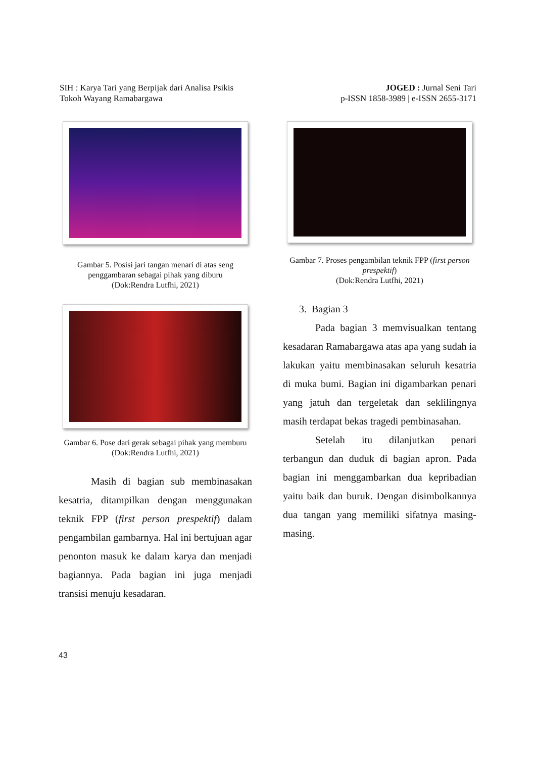SIH : Karya Tari yang Berpijak dari Analisa Psikis
Tokoh Wayang Ramabargawa
JOGED : Jurnal Seni Tari
p-ISSN 1858-3989 | e-ISSN 2655-3171
Gambar 5. Posisi jari tangan menari di atas seng penggambaran sebagai pihak yang diburu
(Dok:Rendra Lutfhi, 2021)
Gambar 6. Pose dari gerak sebagai pihak yang memburu (Dok:Rendra Lutfhi, 2021)
Masih di bagian sub membinasakan kesatria, ditampilkan dengan menggunakan teknik FPP (first person prespektif) dalam pengambilan gambarnya. Hal ini bertujuan agar penonton masuk ke dalam karya dan menjadi bagiannya. Pada bagian ini juga menjadi transisi menuju kesadaran.
Gambar 7. Proses pengambilan teknik FPP (first person prespektif)
(Dok:Rendra Lutfhi, 2021)
3. Bagian 3
Pada bagian 3 memvisualkan tentang kesadaran Ramabargawa atas apa yang sudah ia lakukan yaitu membinasakan seluruh kesatria di muka bumi. Bagian ini digambarkan penari yang jatuh dan tergeletak dan seklilingnya masih terdapat bekas tragedi pembinasahan.
Setelah itu dilanjutkan penari terbangun dan duduk di bagian apron. Pada bagian ini menggambarkan dua kepribadian yaitu baik dan buruk. Dengan disimbolkannya dua tangan yang memiliki sifatnya masing-masing.
43